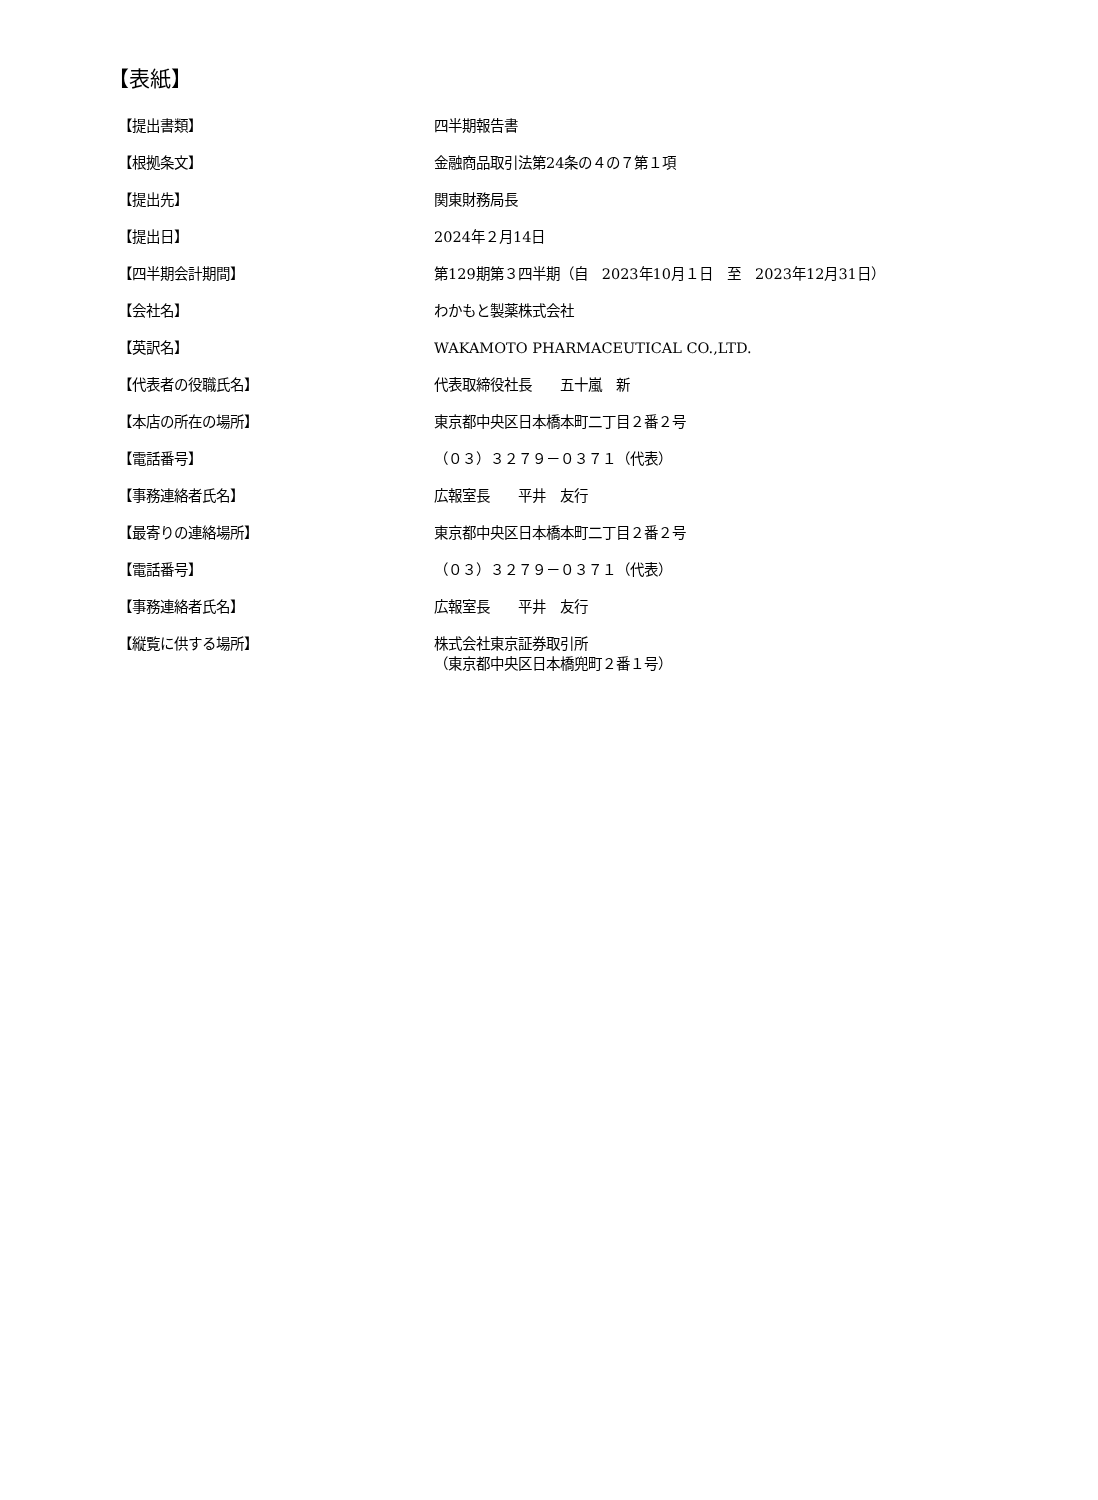【表紙】
| 【提出書類】 | 四半期報告書 |
| 【根拠条文】 | 金融商品取引法第24条の４の７第１項 |
| 【提出先】 | 関東財務局長 |
| 【提出日】 | 2024年２月14日 |
| 【四半期会計期間】 | 第129期第３四半期（自 2023年10月１日 至 2023年12月31日） |
| 【会社名】 | わかもと製薬株式会社 |
| 【英訳名】 | WAKAMOTO PHARMACEUTICAL CO.,LTD. |
| 【代表者の役職氏名】 | 代表取締役社長 五十嵐 新 |
| 【本店の所在の場所】 | 東京都中央区日本橋本町二丁目２番２号 |
| 【電話番号】 | （０３）３２７９－０３７１（代表） |
| 【事務連絡者氏名】 | 広報室長 平井 友行 |
| 【最寄りの連絡場所】 | 東京都中央区日本橋本町二丁目２番２号 |
| 【電話番号】 | （０３）３２７９－０３７１（代表） |
| 【事務連絡者氏名】 | 広報室長 平井 友行 |
| 【縦覧に供する場所】 | 株式会社東京証券取引所 （東京都中央区日本橋兜町２番１号） |